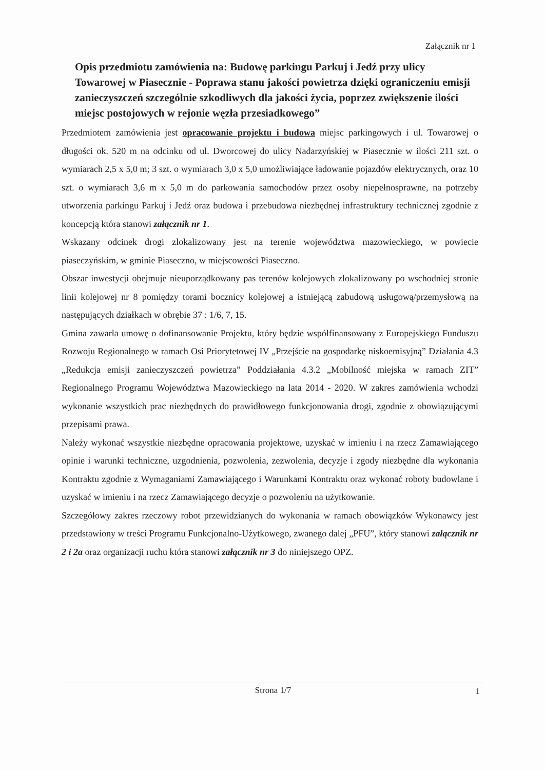Załącznik nr 1
Opis przedmiotu zamówienia na: Budowę parkingu Parkuj i Jedź przy ulicy Towarowej w Piasecznie - Poprawa stanu jakości powietrza dzięki ograniczeniu emisji zanieczyszczeń szczególnie szkodliwych dla jakości życia, poprzez zwiększenie ilości miejsc postojowych w rejonie węzła przesiadkowego”
Przedmiotem zamówienia jest opracowanie projektu i budowa miejsc parkingowych i ul. Towarowej o długości ok. 520 m na odcinku od ul. Dworcowej do ulicy Nadarzyńskiej w Piasecznie w ilości 211 szt. o wymiarach 2,5 x 5,0 m; 3 szt. o wymiarach 3,0 x 5,0 umożliwiające ładowanie pojazdów elektrycznych, oraz 10 szt. o wymiarach 3,6 m x 5,0 m do parkowania samochodów przez osoby niepełnosprawne, na potrzeby utworzenia parkingu Parkuj i Jedź oraz budowa i przebudowa niezbędnej infrastruktury technicznej zgodnie z koncepcją która stanowi załącznik nr 1.
Wskazany odcinek drogi zlokalizowany jest na terenie województwa mazowieckiego, w powiecie piaseczyńskim, w gminie Piaseczno, w miejscowości Piaseczno.
Obszar inwestycji obejmuje nieuporządkowany pas terenów kolejowych zlokalizowany po wschodniej stronie linii kolejowej nr 8 pomiędzy torami bocznicy kolejowej a istniejącą zabudową usługową/przemysłową na następujących działkach w obrębie 37 : 1/6, 7, 15.
Gmina zawarła umowę o dofinansowanie Projektu, który będzie współfinansowany z Europejskiego Funduszu Rozwoju Regionalnego w ramach Osi Priorytetowej IV „Przejście na gospodarkę niskoemisyjną” Działania 4.3 „Redukcja emisji zanieczyszczeń powietrza” Poddziałania 4.3.2 „Mobilność miejska w ramach ZIT” Regionalnego Programu Województwa Mazowieckiego na lata 2014 - 2020. W zakres zamówienia wchodzi wykonanie wszystkich prac niezbędnych do prawidłowego funkcjonowania drogi, zgodnie z obowiązującymi przepisami prawa.
Należy wykonać wszystkie niezbędne opracowania projektowe, uzyskać w imieniu i na rzecz Zamawiającego opinie i warunki techniczne, uzgodnienia, pozwolenia, zezwolenia, decyzje i zgody niezbędne dla wykonania Kontraktu zgodnie z Wymaganiami Zamawiającego i Warunkami Kontraktu oraz wykonać roboty budowlane i uzyskać w imieniu i na rzecz Zamawiającego decyzje o pozwoleniu na użytkowanie.
Szczegółowy zakres rzeczowy robot przewidzianych do wykonania w ramach obowiązków Wykonawcy jest przedstawiony w treści Programu Funkcjonalno-Użytkowego, zwanego dalej „PFU”, który stanowi załącznik nr 2 i 2a oraz organizacji ruchu która stanowi załącznik nr 3 do niniejszego OPZ.
Strona 1/7
1